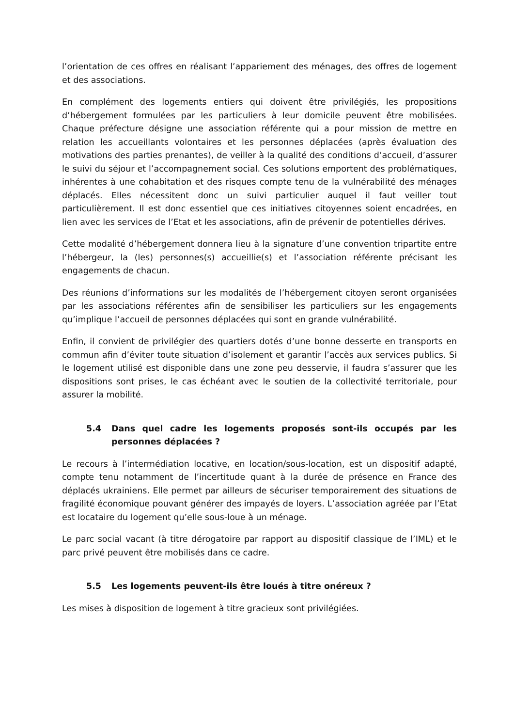l’orientation de ces offres en réalisant l’appariement des ménages, des offres de logement et des associations.
En complément des logements entiers qui doivent être privilégiés, les propositions d’hébergement formulées par les particuliers à leur domicile peuvent être mobilisées. Chaque préfecture désigne une association référente qui a pour mission de mettre en relation les accueillants volontaires et les personnes déplacées (après évaluation des motivations des parties prenantes), de veiller à la qualité des conditions d’accueil, d’assurer le suivi du séjour et l’accompagnement social. Ces solutions emportent des problématiques, inhérentes à une cohabitation et des risques compte tenu de la vulnérabilité des ménages déplacés. Elles nécessitent donc un suivi particulier auquel il faut veiller tout particulièrement. Il est donc essentiel que ces initiatives citoyennes soient encadrées, en lien avec les services de l’Etat et les associations, afin de prévenir de potentielles dérives.
Cette modalité d’hébergement donnera lieu à la signature d’une convention tripartite entre l’hébergeur, la (les) personnes(s) accueillie(s) et l’association référente précisant les engagements de chacun.
Des réunions d’informations sur les modalités de l’hébergement citoyen seront organisées par les associations référentes afin de sensibiliser les particuliers sur les engagements qu’implique l’accueil de personnes déplacées qui sont en grande vulnérabilité.
Enfin, il convient de privilégier des quartiers dotés d’une bonne desserte en transports en commun afin d’éviter toute situation d’isolement et garantir l’accès aux services publics. Si le logement utilisé est disponible dans une zone peu desservie, il faudra s’assurer que les dispositions sont prises, le cas échéant avec le soutien de la collectivité territoriale, pour assurer la mobilité.
5.4 Dans quel cadre les logements proposés sont-ils occupés par les personnes déplacées ?
Le recours à l’intermédiation locative, en location/sous-location, est un dispositif adapté, compte tenu notamment de l’incertitude quant à la durée de présence en France des déplacés ukrainiens. Elle permet par ailleurs de sécuriser temporairement des situations de fragilité économique pouvant générer des impayés de loyers. L’association agréée par l’Etat est locataire du logement qu’elle sous-loue à un ménage.
Le parc social vacant (à titre dérogatoire par rapport au dispositif classique de l’IML) et le parc privé peuvent être mobilisés dans ce cadre.
5.5 Les logements peuvent-ils être loués à titre onéreux ?
Les mises à disposition de logement à titre gracieux sont privilégiées.